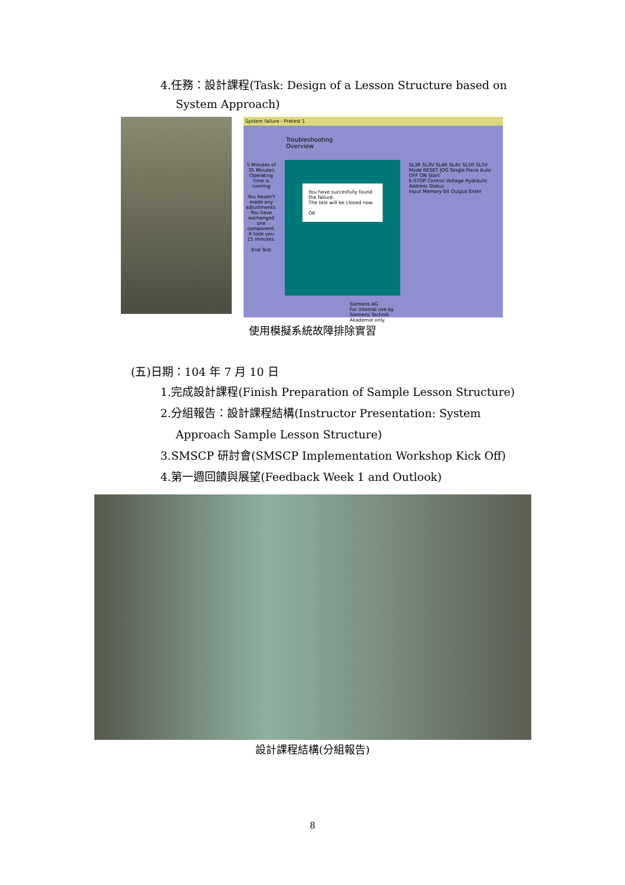4.任務：設計課程(Task: Design of a Lesson Structure based on
System Approach)
System failure - Pretest 1
Troubleshooting
Overview
5 Minutes of 35 Minutes Operating time is running
You haven't made any adjustments. You have exchanged one component.
It took you 15 minutes.
End Test
You have succesfully found the failure.
The test will be closed now.
OK
SL3R SL3V SL4R SL4V SL5R SL5V
Mode RESET JOG Single Piece Auto OFF ON Start
E-STOP Control Voltage Hydraulic
Address Status
Input Memory bit Output Enter
Siemens AG
For internal use by Siemens Technik Akademie only.
使用模擬系統故障排除實習
(五)日期：104 年 7 月 10 日
1.完成設計課程(Finish Preparation of Sample Lesson Structure)
2.分組報告：設計課程結構(Instructor Presentation: System
Approach Sample Lesson Structure)
3.SMSCP 研討會(SMSCP Implementation Workshop Kick Off)
4.第一週回饋與展望(Feedback Week 1 and Outlook)
設計課程結構(分組報告)
8